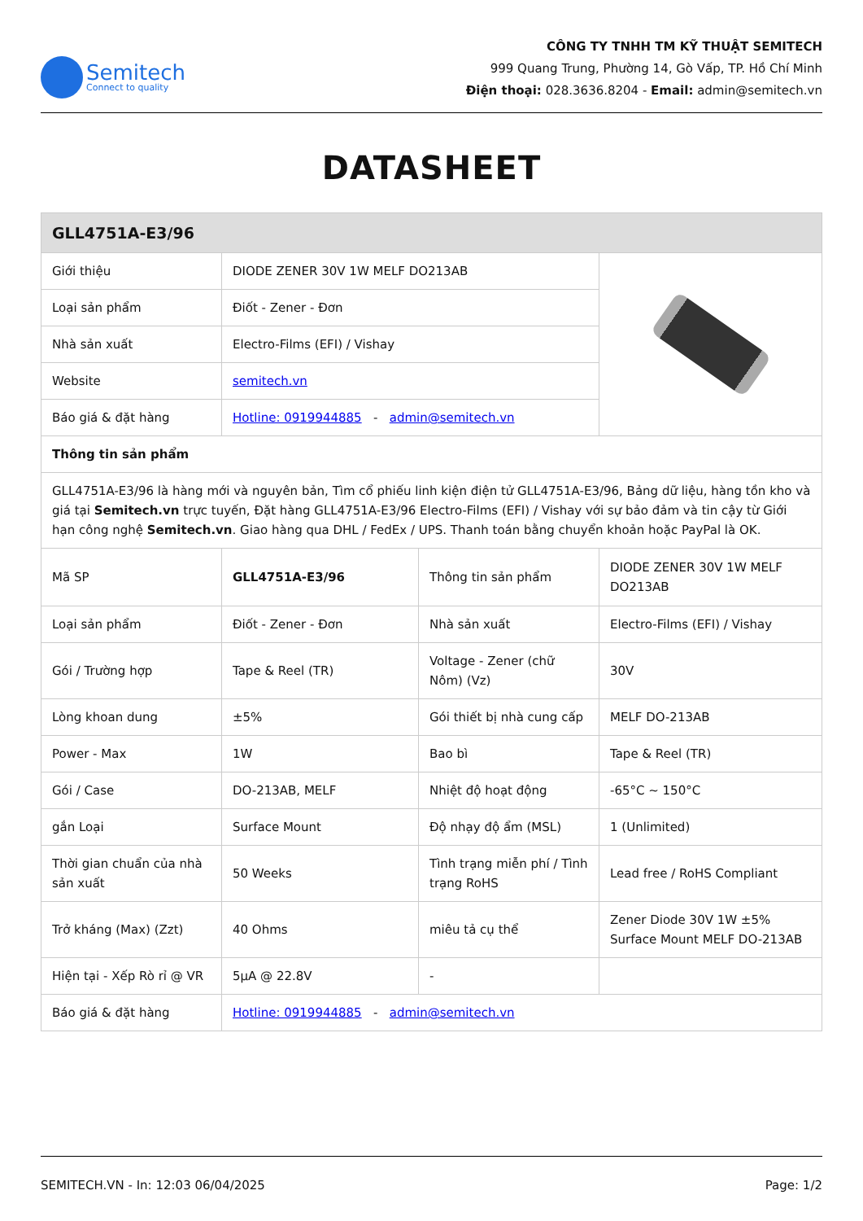Semitech
Connect to quality
CÔNG TY TNHH TM KỸ THUẬT SEMITECH
999 Quang Trung, Phường 14, Gò Vấp, TP. Hồ Chí Minh
Điện thoại: 028.3636.8204 - Email: admin@semitech.vn
DATASHEET
| GLL4751A-E3/96 | | | |
| --- | --- | --- | --- |
| Giới thiệu | DIODE ZENER 30V 1W MELF DO213AB | | |
| Loại sản phẩm | Điốt - Zener - Đơn | | |
| Nhà sản xuất | Electro-Films (EFI) / Vishay | | |
| Website | semitech.vn | | |
| Báo giá & đặt hàng | Hotline: 0919944885 - admin@semitech.vn | | |
| Thông tin sản phẩm | | | |
| GLL4751A-E3/96 là hàng mới và nguyên bản, Tìm cổ phiếu linh kiện điện tử GLL4751A-E3/96, Bảng dữ liệu, hàng tồn kho và giá tại Semitech.vn trực tuyến, Đặt hàng GLL4751A-E3/96 Electro-Films (EFI) / Vishay với sự bảo đảm và tin cậy từ Giới hạn công nghệ Semitech.vn . Giao hàng qua DHL / FedEx / UPS. Thanh toán bằng chuyển khoản hoặc PayPal là OK. | | | |
| Mã SP | GLL4751A-E3/96 | Thông tin sản phẩm | DIODE ZENER 30V 1W MELF DO213AB |
| Loại sản phẩm | Điốt - Zener - Đơn | Nhà sản xuất | Electro-Films (EFI) / Vishay |
| Gói / Trường hợp | Tape & Reel (TR) | Voltage - Zener (chữ Nôm) (Vz) | 30V |
| Lòng khoan dung | ±5% | Gói thiết bị nhà cung cấp | MELF DO-213AB |
| Power - Max | 1W | Bao bì | Tape & Reel (TR) |
| Gói / Case | DO-213AB, MELF | Nhiệt độ hoạt động | -65°C ~ 150°C |
| gắn Loại | Surface Mount | Độ nhạy độ ẩm (MSL) | 1 (Unlimited) |
| Thời gian chuẩn của nhà sản xuất | 50 Weeks | Tình trạng miễn phí / Tình trạng RoHS | Lead free / RoHS Compliant |
| Trở kháng (Max) (Zzt) | 40 Ohms | miêu tả cụ thể | Zener Diode 30V 1W ±5% Surface Mount MELF DO-213AB |
| Hiện tại - Xếp Rò rỉ @ VR | 5µA @ 22.8V | - | |
| Báo giá & đặt hàng | Hotline: 0919944885 - admin@semitech.vn | | |
SEMITECH.VN - In: 12:03 06/04/2025 Page: 1/2